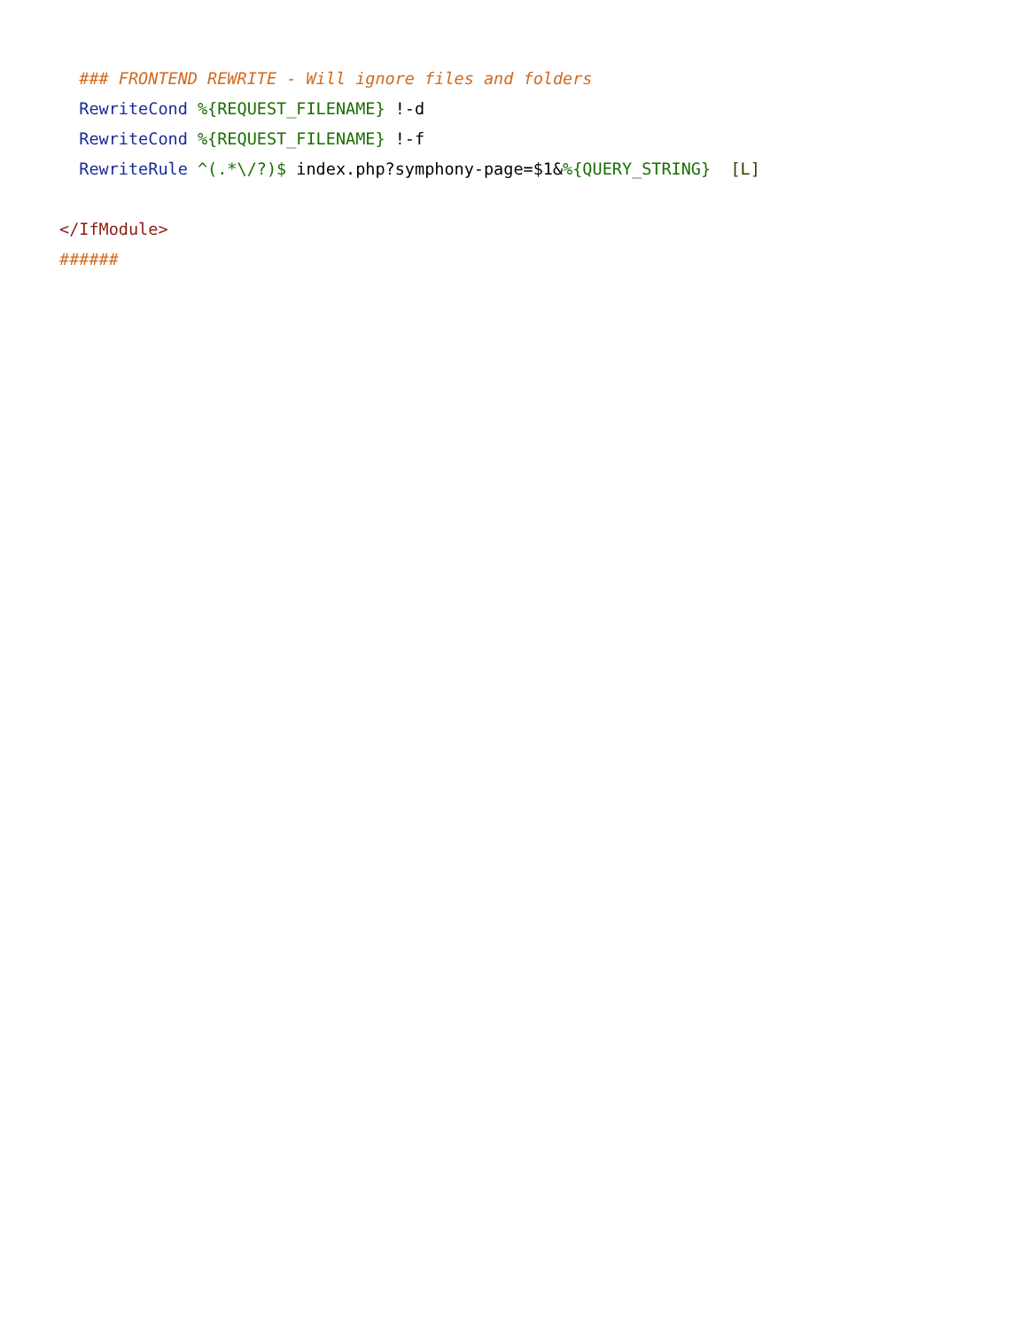### FRONTEND REWRITE - Will ignore files and folders
  RewriteCond %{REQUEST_FILENAME} !-d
  RewriteCond %{REQUEST_FILENAME} !-f
  RewriteRule ^(.*\/?)$ index.php?symphony-page=$1&%{QUERY_STRING}  [L]

</IfModule>
######